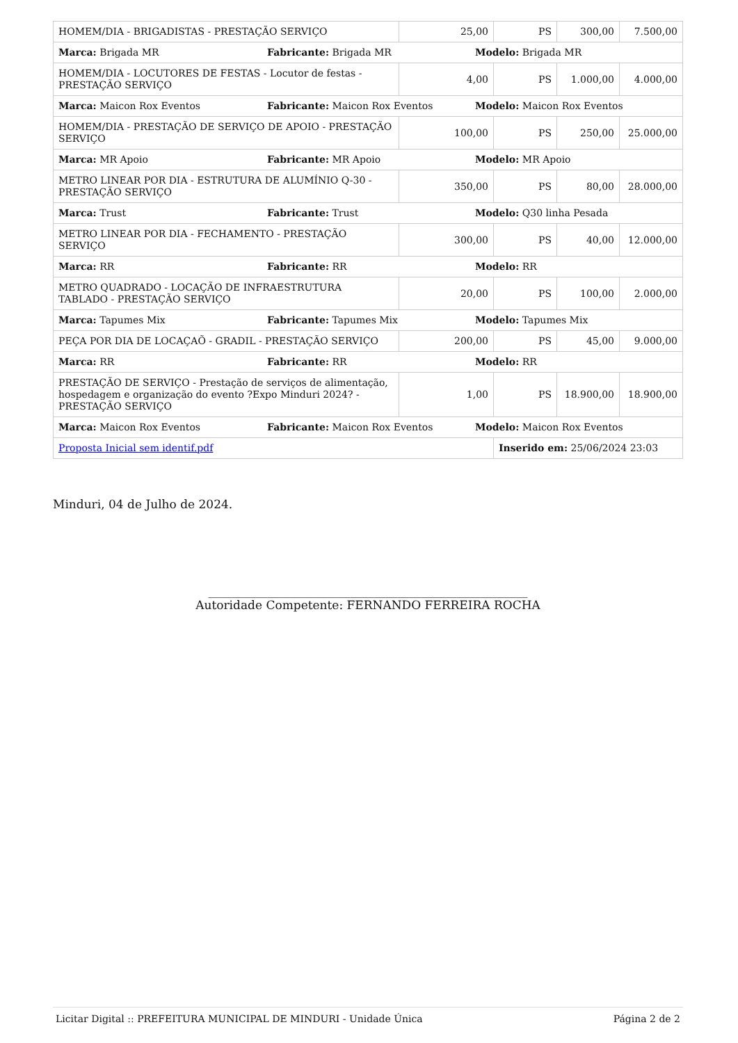| HOMEM/DIA - BRIGADISTAS - PRESTAÇÃO SERVIÇO | 25,00 | PS | 300,00 | 7.500,00 |
| / Marca: Brigada MR / Fabricante: Brigada MR / Modelo: Brigada MR / | | | | |
| HOMEM/DIA - LOCUTORES DE FESTAS - Locutor de festas - PRESTAÇÃO SERVIÇO | 4,00 | PS | 1.000,00 | 4.000,00 |
| / Marca: Maicon Rox Eventos / Fabricante: Maicon Rox Eventos / Modelo: Maicon Rox Eventos / | | | | |
| HOMEM/DIA - PRESTAÇÃO DE SERVIÇO DE APOIO - PRESTAÇÃO SERVIÇO | 100,00 | PS | 250,00 | 25.000,00 |
| / Marca: MR Apoio / Fabricante: MR Apoio / Modelo: MR Apoio / | | | | |
| METRO LINEAR POR DIA - ESTRUTURA DE ALUMÍNIO Q-30 - PRESTAÇÃO SERVIÇO | 350,00 | PS | 80,00 | 28.000,00 |
| / Marca: Trust / Fabricante: Trust / Modelo: Q30 linha Pesada / | | | | |
| METRO LINEAR POR DIA - FECHAMENTO - PRESTAÇÃO SERVIÇO | 300,00 | PS | 40,00 | 12.000,00 |
| / Marca: RR / Fabricante: RR / Modelo: RR / | | | | |
| METRO QUADRADO - LOCAÇÃO DE INFRAESTRUTURA TABLADO - PRESTAÇÃO SERVIÇO | 20,00 | PS | 100,00 | 2.000,00 |
| / Marca: Tapumes Mix / Fabricante: Tapumes Mix / Modelo: Tapumes Mix / | | | | |
| PEÇA POR DIA DE LOCAÇAÕ - GRADIL - PRESTAÇÃO SERVIÇO | 200,00 | PS | 45,00 | 9.000,00 |
| / Marca: RR / Fabricante: RR / Modelo: RR / | | | | |
| PRESTAÇÃO DE SERVIÇO - Prestação de serviços de alimentação, hospedagem e organização do evento ?Expo Minduri 2024? - PRESTAÇÃO SERVIÇO | 1,00 | PS | 18.900,00 | 18.900,00 |
| / Marca: Maicon Rox Eventos / Fabricante: Maicon Rox Eventos / Modelo: Maicon Rox Eventos / | | | | |
| Proposta Inicial sem identif.pdf | | Inserido em: 25/06/2024 23:03 | | |
Minduri, 04 de Julho de 2024.
______________________________________________________
Autoridade Competente: FERNANDO FERREIRA ROCHA
Licitar Digital :: PREFEITURA MUNICIPAL DE MINDURI - Unidade Única Página 2 de 2